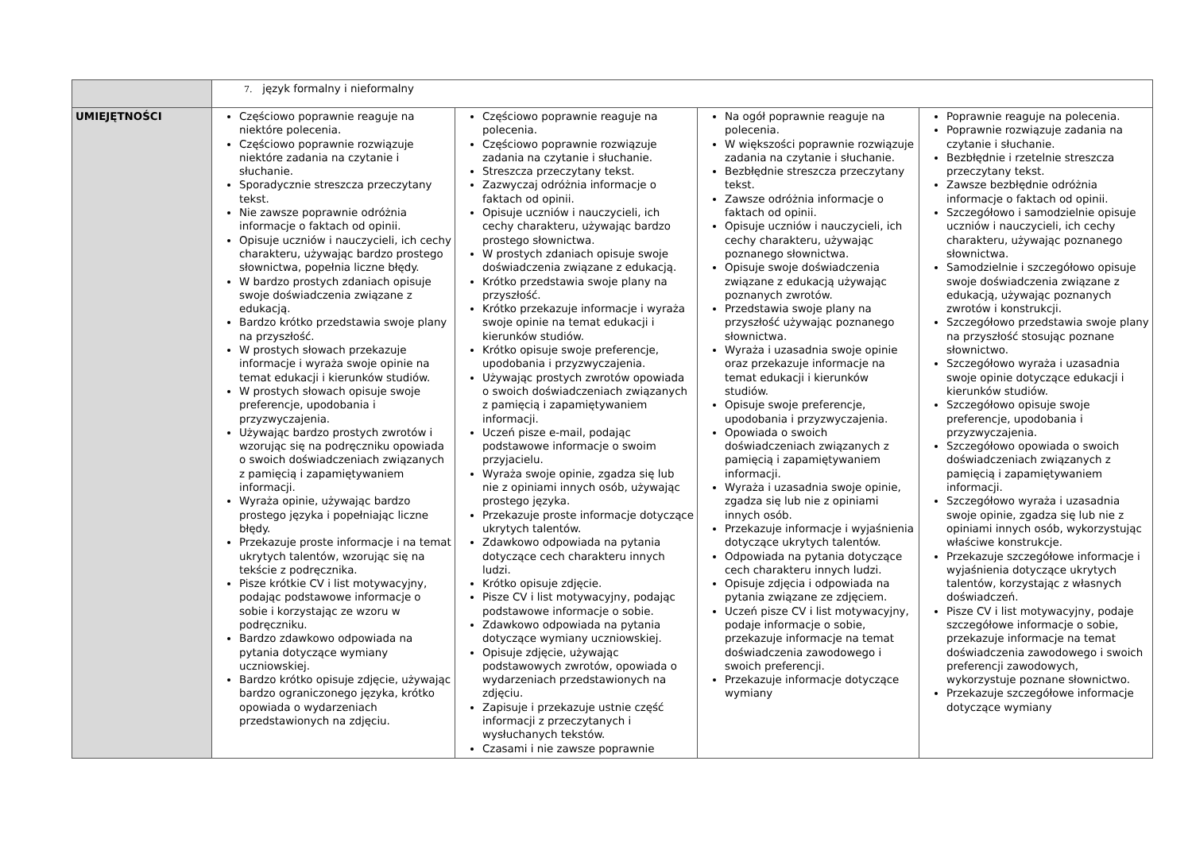| | 7. język formalny i nieformalny | | | |
| UMIEJĘTNOŚCI | Częściowo poprawnie reaguje na niektóre polecenia. Częściowo poprawnie rozwiązuje niektóre zadania na czytanie i słuchanie. Sporadycznie streszcza przeczytany tekst. Nie zawsze poprawnie odróżnia informacje o faktach od opinii. Opisuje uczniów i nauczycieli, ich cechy charakteru, używając bardzo prostego słownictwa, popełnia liczne błędy. W bardzo prostych zdaniach opisuje swoje doświadczenia związane z edukacją. Bardzo krótko przedstawia swoje plany na przyszłość. W prostych słowach przekazuje informacje i wyraża swoje opinie na temat edukacji i kierunków studiów. W prostych słowach opisuje swoje preferencje, upodobania i przyzwyczajenia. Używając bardzo prostych zwrotów i wzorując się na podręczniku opowiada o swoich doświadczeniach związanych z pamięcią i zapamiętywaniem informacji. Wyraża opinie, używając bardzo prostego języka i popełniając liczne błędy. Przekazuje proste informacje i na temat ukrytych talentów, wzorując się na tekście z podręcznika. Pisze krótkie CV i list motywacyjny, podając podstawowe informacje o sobie i korzystając ze wzoru w podręczniku. Bardzo zdawkowo odpowiada na pytania dotyczące wymiany uczniowskiej. Bardzo krótko opisuje zdjęcie, używając bardzo ograniczonego języka, krótko opowiada o wydarzeniach przedstawionych na zdjęciu. | Częściowo poprawnie reaguje na polecenia. Częściowo poprawnie rozwiązuje zadania na czytanie i słuchanie. Streszcza przeczytany tekst. Zazwyczaj odróżnia informacje o faktach od opinii. Opisuje uczniów i nauczycieli, ich cechy charakteru, używając bardzo prostego słownictwa. W prostych zdaniach opisuje swoje doświadczenia związane z edukacją. Krótko przedstawia swoje plany na przyszłość. Krótko przekazuje informacje i wyraża swoje opinie na temat edukacji i kierunków studiów. Krótko opisuje swoje preferencje, upodobania i przyzwyczajenia. Używając prostych zwrotów opowiada o swoich doświadczeniach związanych z pamięcią i zapamiętywaniem informacji. Uczeń pisze e-mail, podając podstawowe informacje o swoim przyjacielu. Wyraża swoje opinie, zgadza się lub nie z opiniami innych osób, używając prostego języka. Przekazuje proste informacje dotyczące ukrytych talentów. Zdawkowo odpowiada na pytania dotyczące cech charakteru innych ludzi. Krótko opisuje zdjęcie. Pisze CV i list motywacyjny, podając podstawowe informacje o sobie. Zdawkowo odpowiada na pytania dotyczące wymiany uczniowskiej. Opisuje zdjęcie, używając podstawowych zwrotów, opowiada o wydarzeniach przedstawionych na zdjęciu. Zapisuje i przekazuje ustnie część informacji z przeczytanych i wysłuchanych tekstów. Czasami i nie zawsze poprawnie | Na ogół poprawnie reaguje na polecenia. W większości poprawnie rozwiązuje zadania na czytanie i słuchanie. Bezbłędnie streszcza przeczytany tekst. Zawsze odróżnia informacje o faktach od opinii. Opisuje uczniów i nauczycieli, ich cechy charakteru, używając poznanego słownictwa. Opisuje swoje doświadczenia związane z edukacją używając poznanych zwrotów. Przedstawia swoje plany na przyszłość używając poznanego słownictwa. Wyraża i uzasadnia swoje opinie oraz przekazuje informacje na temat edukacji i kierunków studiów. Opisuje swoje preferencje, upodobania i przyzwyczajenia. Opowiada o swoich doświadczeniach związanych z pamięcią i zapamiętywaniem informacji. Wyraża i uzasadnia swoje opinie, zgadza się lub nie z opiniami innych osób. Przekazuje informacje i wyjaśnienia dotyczące ukrytych talentów. Odpowiada na pytania dotyczące cech charakteru innych ludzi. Opisuje zdjęcia i odpowiada na pytania związane ze zdjęciem. Uczeń pisze CV i list motywacyjny, podaje informacje o sobie, przekazuje informacje na temat doświadczenia zawodowego i swoich preferencji. Przekazuje informacje dotyczące wymiany | Poprawnie reaguje na polecenia. Poprawnie rozwiązuje zadania na czytanie i słuchanie. Bezbłędnie i rzetelnie streszcza przeczytany tekst. Zawsze bezbłędnie odróżnia informacje o faktach od opinii. Szczegółowo i samodzielnie opisuje uczniów i nauczycieli, ich cechy charakteru, używając poznanego słownictwa. Samodzielnie i szczegółowo opisuje swoje doświadczenia związane z edukacją, używając poznanych zwrotów i konstrukcji. Szczegółowo przedstawia swoje plany na przyszłość stosując poznane słownictwo. Szczegółowo wyraża i uzasadnia swoje opinie dotyczące edukacji i kierunków studiów. Szczegółowo opisuje swoje preferencje, upodobania i przyzwyczajenia. Szczegółowo opowiada o swoich doświadczeniach związanych z pamięcią i zapamiętywaniem informacji. Szczegółowo wyraża i uzasadnia swoje opinie, zgadza się lub nie z opiniami innych osób, wykorzystując właściwe konstrukcje. Przekazuje szczegółowe informacje i wyjaśnienia dotyczące ukrytych talentów, korzystając z własnych doświadczeń. Pisze CV i list motywacyjny, podaje szczegółowe informacje o sobie, przekazuje informacje na temat doświadczenia zawodowego i swoich preferencji zawodowych, wykorzystuje poznane słownictwo. Przekazuje szczegółowe informacje dotyczące wymiany |